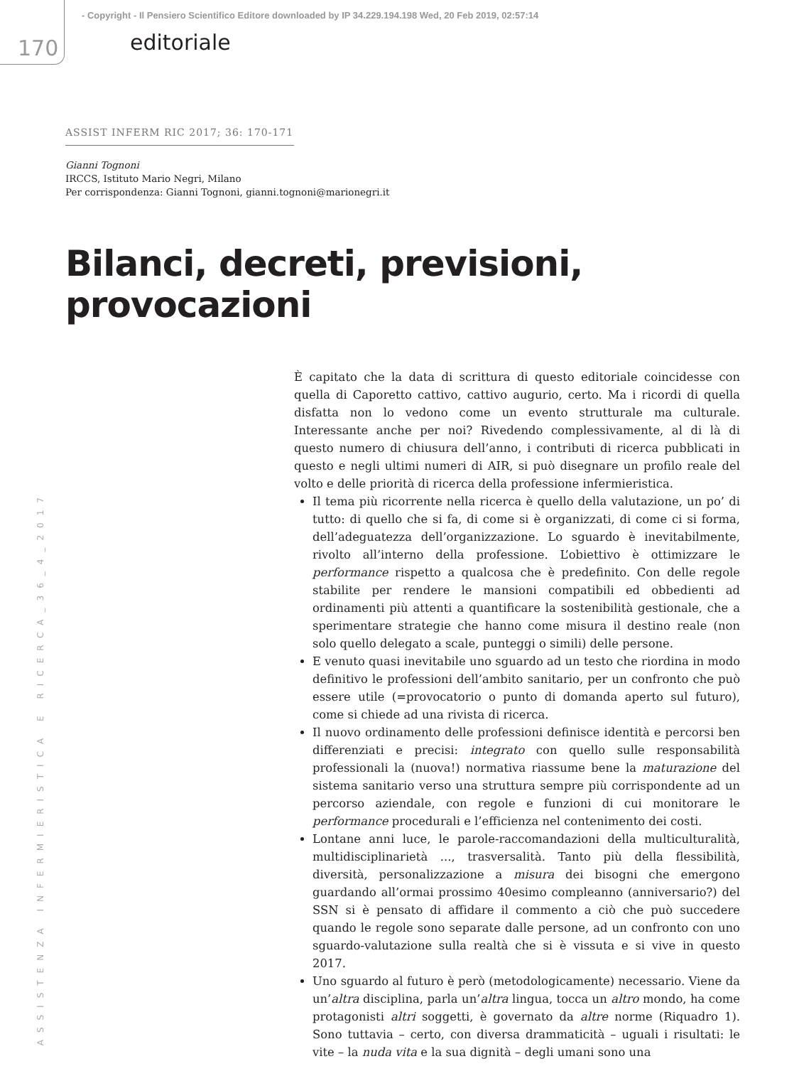- Copyright - Il Pensiero Scientifico Editore downloaded by IP 34.229.194.198 Wed, 20 Feb 2019, 02:57:14
170 editoriale
ASSISTENZA INFERMIERISTICA E RICERCA_36_4_2017
ASSIST INFERM RIC 2017; 36: 170-171
Gianni Tognoni
IRCCS, Istituto Mario Negri, Milano
Per corrispondenza: Gianni Tognoni, gianni.tognoni@marionegri.it
Bilanci, decreti, previsioni, provocazioni
È capitato che la data di scrittura di questo editoriale coincidesse con quella di Caporetto cattivo, cattivo augurio, certo. Ma i ricordi di quella disfatta non lo vedono come un evento strutturale ma culturale. Interessante anche per noi? Rivedendo complessivamente, al di là di questo numero di chiusura dell’anno, i contributi di ricerca pubblicati in questo e negli ultimi numeri di AIR, si può disegnare un profilo reale del volto e delle priorità di ricerca della professione infermieristica.
Il tema più ricorrente nella ricerca è quello della valutazione, un po’ di tutto: di quello che si fa, di come si è organizzati, di come ci si forma, dell’adeguatezza dell’organizzazione. Lo sguardo è inevitabilmente, rivolto all’interno della professione. L’obiettivo è ottimizzare le performance rispetto a qualcosa che è predefinito. Con delle regole stabilite per rendere le mansioni compatibili ed obbedienti ad ordinamenti più attenti a quantificare la sostenibilità gestionale, che a sperimentare strategie che hanno come misura il destino reale (non solo quello delegato a scale, punteggi o simili) delle persone.
E venuto quasi inevitabile uno sguardo ad un testo che riordina in modo definitivo le professioni dell’ambito sanitario, per un confronto che può essere utile (=provocatorio o punto di domanda aperto sul futuro), come si chiede ad una rivista di ricerca.
Il nuovo ordinamento delle professioni definisce identità e percorsi ben differenziati e precisi: integrato con quello sulle responsabilità professionali la (nuova!) normativa riassume bene la maturazione del sistema sanitario verso una struttura sempre più corrispondente ad un percorso aziendale, con regole e funzioni di cui monitorare le performance procedurali e l’efficienza nel contenimento dei costi.
Lontane anni luce, le parole-raccomandazioni della multiculturalità, multidisciplinarietà ..., trasversalità. Tanto più della flessibilità, diversità, personalizzazione a misura dei bisogni che emergono guardando all’ormai prossimo 40esimo compleanno (anniversario?) del SSN si è pensato di affidare il commento a ciò che può succedere quando le regole sono separate dalle persone, ad un confronto con uno sguardo-valutazione sulla realtà che si è vissuta e si vive in questo 2017.
Uno sguardo al futuro è però (metodologicamente) necessario. Viene da un’altra disciplina, parla un’altra lingua, tocca un altro mondo, ha come protagonisti altri soggetti, è governato da altre norme (Riquadro 1). Sono tuttavia – certo, con diversa drammaticità – uguali i risultati: le vite – la nuda vita e la sua dignità – degli umani sono una